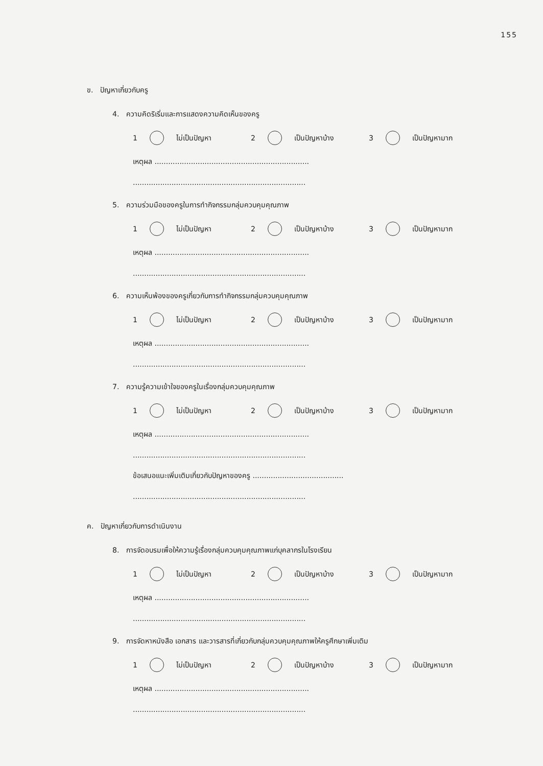155
ข. ปัญหาเกี่ยวกับครู
4. ความคิดริเริ่มและการแสดงความคิดเห็นของครู
1 ไม่เป็นปัญหา 2 เป็นปัญหาบ้าง 3 เป็นปัญหามาก
เหตุผล ....................................................................
............................................................................
5. ความร่วมมือของครูในการทำกิจกรรมกลุ่มควบคุมคุณภาพ
1 ไม่เป็นปัญหา 2 เป็นปัญหาบ้าง 3 เป็นปัญหามาก
เหตุผล ....................................................................
............................................................................
6. ความเห็นพ้องของครูเกี่ยวกับการทำกิจกรรมกลุ่มควบคุมคุณภาพ
1 ไม่เป็นปัญหา 2 เป็นปัญหาบ้าง 3 เป็นปัญหามาก
เหตุผล ....................................................................
............................................................................
7. ความรู้ความเข้าใจของครูในเรื่องกลุ่มควบคุมคุณภาพ
1 ไม่เป็นปัญหา 2 เป็นปัญหาบ้าง 3 เป็นปัญหามาก
เหตุผล ....................................................................
............................................................................
ข้อเสนอแนะเพิ่มเติมเกี่ยวกับปัญหาของครู ........................................
............................................................................
ค. ปัญหาเกี่ยวกับการดำเนินงาน
8. การจัดอบรมเพื่อให้ความรู้เรื่องกลุ่มควบคุมคุณภาพแก่บุคลากรในโรงเรียน
1 ไม่เป็นปัญหา 2 เป็นปัญหาบ้าง 3 เป็นปัญหามาก
เหตุผล ....................................................................
............................................................................
9. การจัดหาหนังสือ เอกสาร และวารสารที่เกี่ยวกับกลุ่มควบคุมคุณภาพให้ครูศึกษาเพิ่มเติม
1 ไม่เป็นปัญหา 2 เป็นปัญหาบ้าง 3 เป็นปัญหามาก
เหตุผล ....................................................................
............................................................................